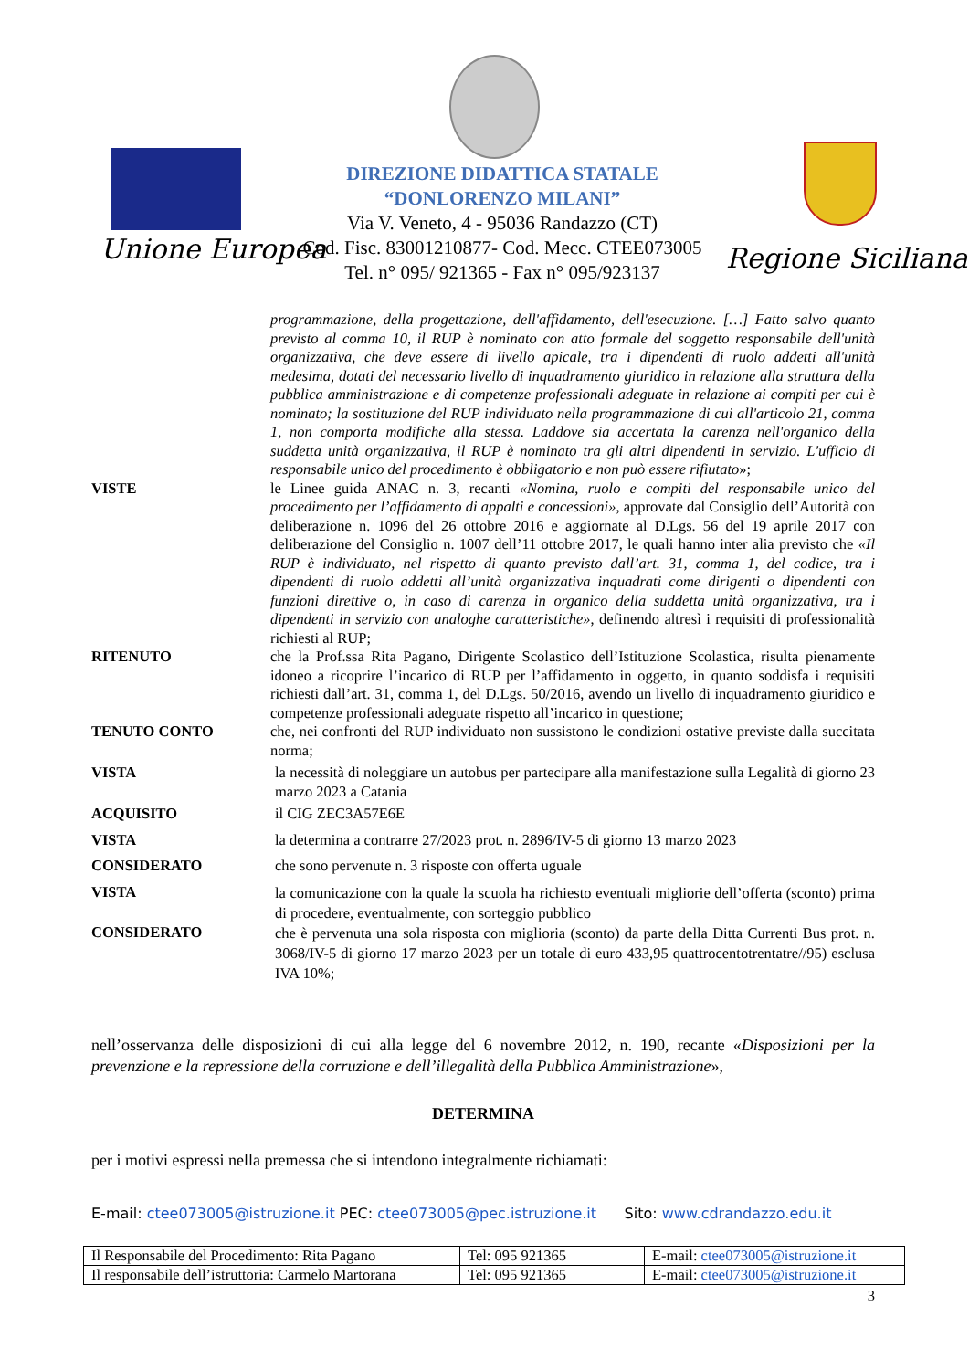Unione Europea
DIREZIONE DIDATTICA STATALE
“DONLORENZO MILANI”
Via V. Veneto, 4 - 95036 Randazzo (CT)
Cod. Fisc. 83001210877- Cod. Mecc. CTEE073005
Tel. n° 095/ 921365 - Fax n° 095/923137
Regione Siciliana
| | programmazione, della progettazione, dell'affidamento, dell'esecuzione. […] Fatto salvo quanto previsto al comma 10, il RUP è nominato con atto formale del soggetto responsabile dell'unità organizzativa, che deve essere di livello apicale, tra i dipendenti di ruolo addetti all'unità medesima, dotati del necessario livello di inquadramento giuridico in relazione alla struttura della pubblica amministrazione e di competenze professionali adeguate in relazione ai compiti per cui è nominato; la sostituzione del RUP individuato nella programmazione di cui all'articolo 21, comma 1, non comporta modifiche alla stessa. Laddove sia accertata la carenza nell'organico della suddetta unità organizzativa, il RUP è nominato tra gli altri dipendenti in servizio. L'ufficio di responsabile unico del procedimento è obbligatorio e non può essere rifiutato »; |
| VISTE | le Linee guida ANAC n. 3, recanti «Nomina, ruolo e compiti del responsabile unico del procedimento per l’affidamento di appalti e concessioni» , approvate dal Consiglio dell’Autorità con deliberazione n. 1096 del 26 ottobre 2016 e aggiornate al D.Lgs. 56 del 19 aprile 2017 con deliberazione del Consiglio n. 1007 dell’11 ottobre 2017, le quali hanno inter alia previsto che «Il RUP è individuato, nel rispetto di quanto previsto dall’art. 31, comma 1, del codice, tra i dipendenti di ruolo addetti all’unità organizzativa inquadrati come dirigenti o dipendenti con funzioni direttive o, in caso di carenza in organico della suddetta unità organizzativa, tra i dipendenti in servizio con analoghe caratteristiche» , definendo altresì i requisiti di professionalità richiesti al RUP; |
| RITENUTO | che la Prof.ssa Rita Pagano, Dirigente Scolastico dell’Istituzione Scolastica, risulta pienamente idoneo a ricoprire l’incarico di RUP per l’affidamento in oggetto, in quanto soddisfa i requisiti richiesti dall’art. 31, comma 1, del D.Lgs. 50/2016, avendo un livello di inquadramento giuridico e competenze professionali adeguate rispetto all’incarico in questione; |
| TENUTO CONTO | che, nei confronti del RUP individuato non sussistono le condizioni ostative previste dalla succitata norma; |
| VISTA | la necessità di noleggiare un autobus per partecipare alla manifestazione sulla Legalità di giorno 23 marzo 2023 a Catania |
| ACQUISITO | il CIG ZEC3A57E6E |
| VISTA | la determina a contrarre 27/2023 prot. n. 2896/IV-5 di giorno 13 marzo 2023 |
| CONSIDERATO | che sono pervenute n. 3 risposte con offerta uguale |
| VISTA | la comunicazione con la quale la scuola ha richiesto eventuali migliorie dell’offerta (sconto) prima di procedere, eventualmente, con sorteggio pubblico |
| CONSIDERATO | che è pervenuta una sola risposta con miglioria (sconto) da parte della Ditta Currenti Bus prot. n. 3068/IV-5 di giorno 17 marzo 2023 per un totale di euro 433,95 quattrocentotrentatre//95) esclusa IVA 10%; |
nell’osservanza delle disposizioni di cui alla legge del 6 novembre 2012, n. 190, recante «Disposizioni per la prevenzione e la repressione della corruzione e dell’illegalità della Pubblica Amministrazione»,
DETERMINA
per i motivi espressi nella premessa che si intendono integralmente richiamati:
E-mail: ctee073005@istruzione.it PEC: ctee073005@pec.istruzione.it Sito: www.cdrandazzo.edu.it
| Il Responsabile del Procedimento: Rita Pagano | Tel: 095 921365 | E-mail: ctee073005@istruzione.it |
| Il responsabile dell’istruttoria: Carmelo Martorana | Tel: 095 921365 | E-mail: ctee073005@istruzione.it |
3